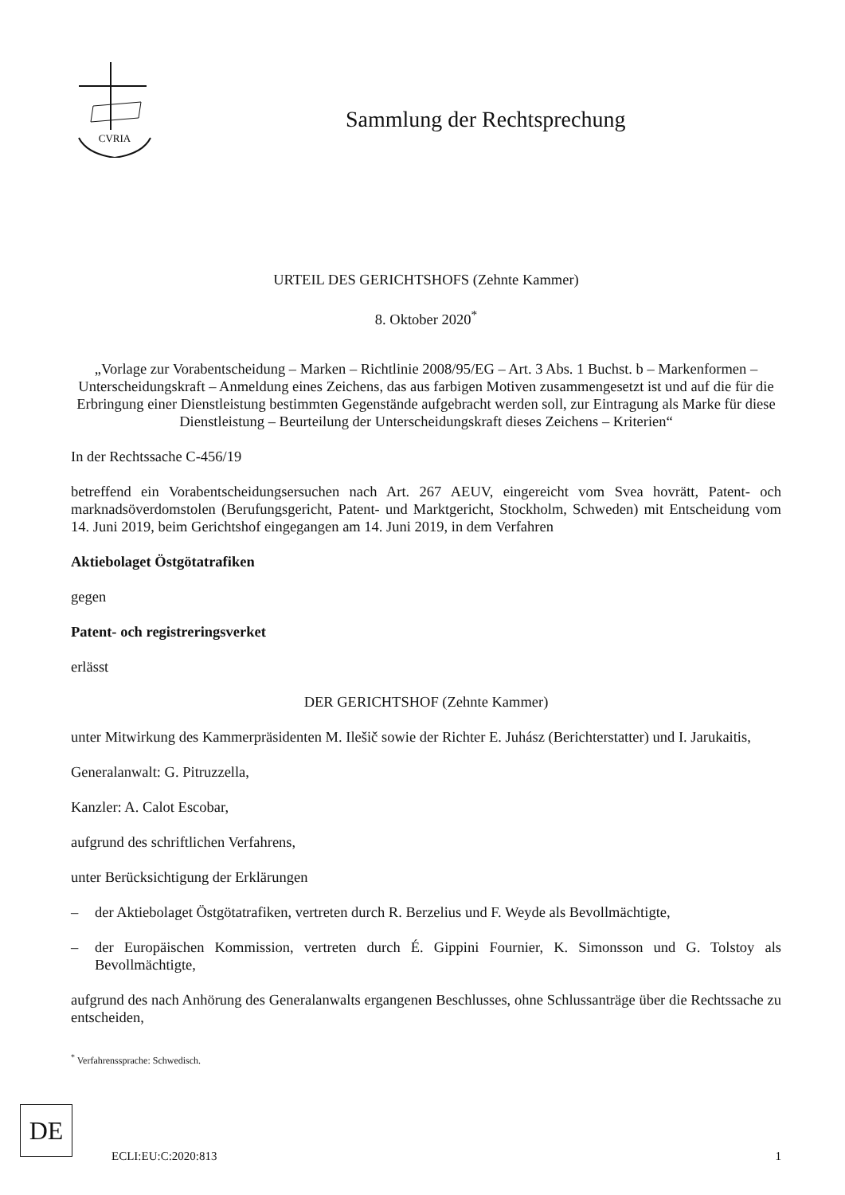CVRIA
Sammlung der Rechtsprechung
URTEIL DES GERICHTSHOFS (Zehnte Kammer)
8. Oktober 2020<sup>*</sup>
„Vorlage zur Vorabentscheidung – Marken – Richtlinie 2008/95/EG – Art. 3 Abs. 1 Buchst. b – Markenformen – Unterscheidungskraft – Anmeldung eines Zeichens, das aus farbigen Motiven zusammengesetzt ist und auf die für die Erbringung einer Dienstleistung bestimmten Gegenstände aufgebracht werden soll, zur Eintragung als Marke für diese Dienstleistung – Beurteilung der Unterscheidungskraft dieses Zeichens – Kriterien“
In der Rechtssache C-456/19
betreffend ein Vorabentscheidungsersuchen nach Art. 267 AEUV, eingereicht vom Svea hovrätt, Patent- och marknadsöverdomstolen (Berufungsgericht, Patent- und Marktgericht, Stockholm, Schweden) mit Entscheidung vom 14. Juni 2019, beim Gerichtshof eingegangen am 14. Juni 2019, in dem Verfahren
Aktiebolaget Östgötatrafiken
gegen
Patent- och registreringsverket
erlässt
DER GERICHTSHOF (Zehnte Kammer)
unter Mitwirkung des Kammerpräsidenten M. Ilešič sowie der Richter E. Juhász (Berichterstatter) und I. Jarukaitis,
Generalanwalt: G. Pitruzzella,
Kanzler: A. Calot Escobar,
aufgrund des schriftlichen Verfahrens,
unter Berücksichtigung der Erklärungen
– der Aktiebolaget Östgötatrafiken, vertreten durch R. Berzelius und F. Weyde als Bevollmächtigte,
– der Europäischen Kommission, vertreten durch É. Gippini Fournier, K. Simonsson und G. Tolstoy als Bevollmächtigte,
aufgrund des nach Anhörung des Generalanwalts ergangenen Beschlusses, ohne Schlussanträge über die Rechtssache zu entscheiden,
<sup>*</sup> Verfahrenssprache: Schwedisch.
DE
ECLI:EU:C:2020:813 1